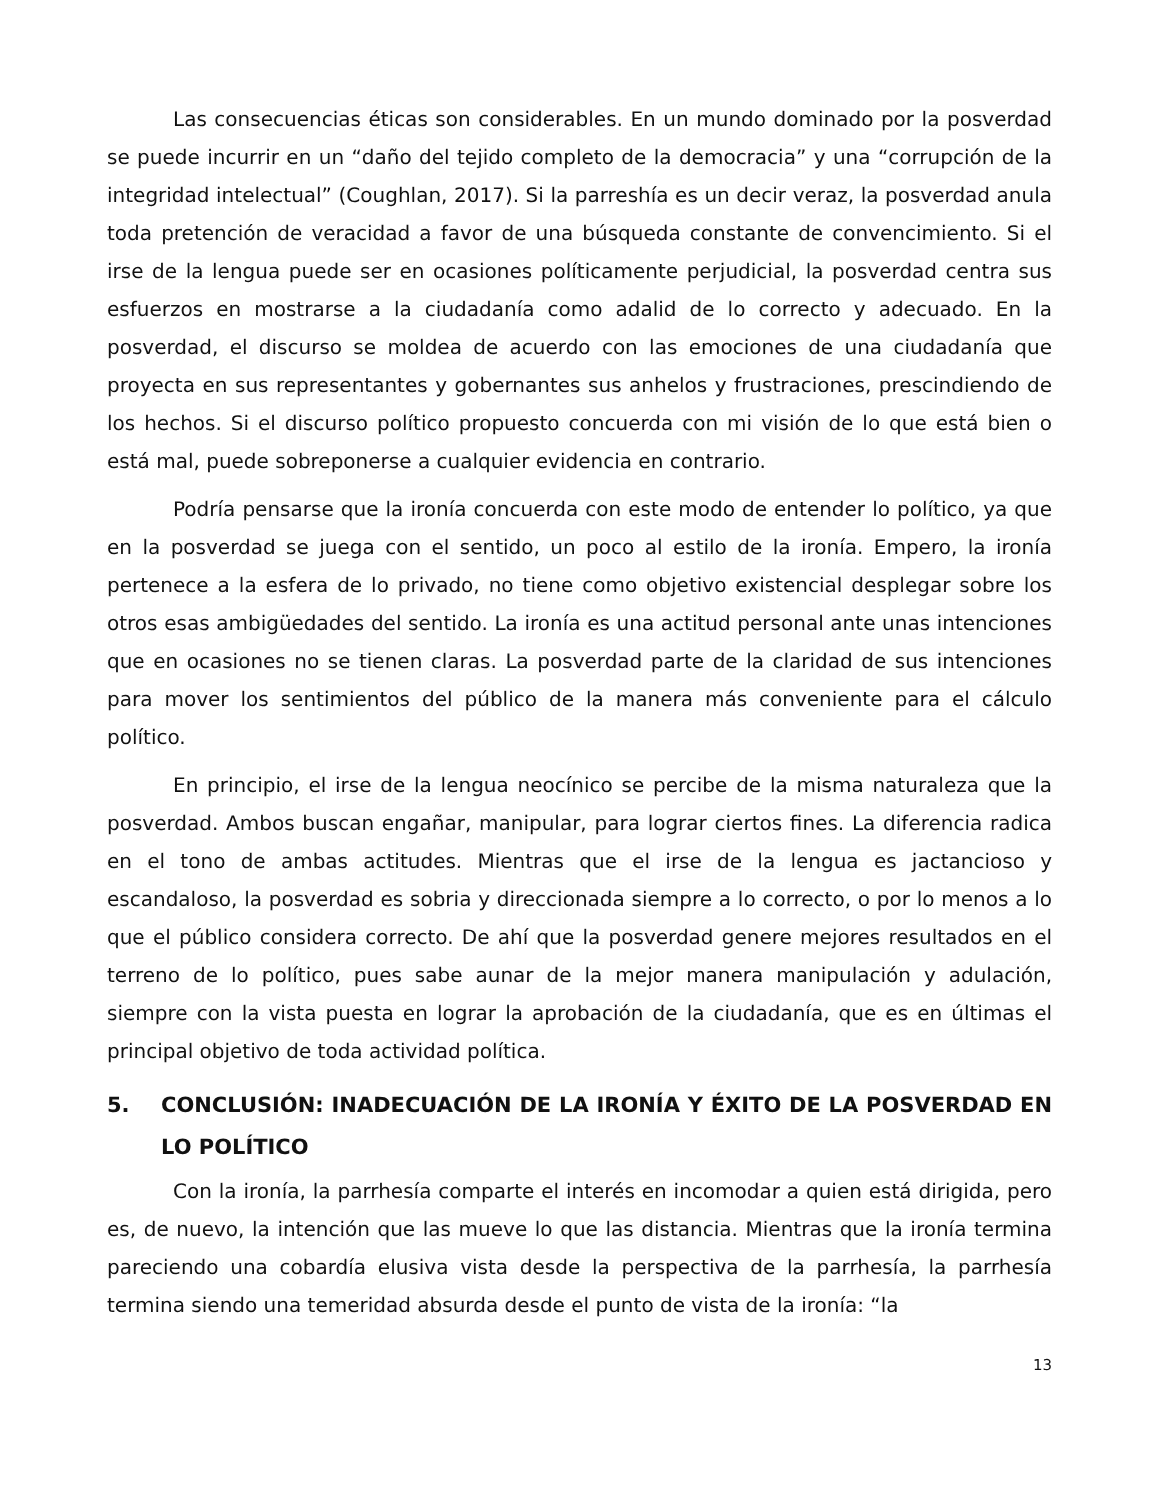Las consecuencias éticas son considerables. En un mundo dominado por la posverdad se puede incurrir en un “daño del tejido completo de la democracia” y una “corrupción de la integridad intelectual” (Coughlan, 2017). Si la parreshía es un decir veraz, la posverdad anula toda pretención de veracidad a favor de una búsqueda constante de convencimiento. Si el irse de la lengua puede ser en ocasiones políticamente perjudicial, la posverdad centra sus esfuerzos en mostrarse a la ciudadanía como adalid de lo correcto y adecuado. En la posverdad, el discurso se moldea de acuerdo con las emociones de una ciudadanía que proyecta en sus representantes y gobernantes sus anhelos y frustraciones, prescindiendo de los hechos. Si el discurso político propuesto concuerda con mi visión de lo que está bien o está mal, puede sobreponerse a cualquier evidencia en contrario.
Podría pensarse que la ironía concuerda con este modo de entender lo político, ya que en la posverdad se juega con el sentido, un poco al estilo de la ironía. Empero, la ironía pertenece a la esfera de lo privado, no tiene como objetivo existencial desplegar sobre los otros esas ambigüedades del sentido. La ironía es una actitud personal ante unas intenciones que en ocasiones no se tienen claras. La posverdad parte de la claridad de sus intenciones para mover los sentimientos del público de la manera más conveniente para el cálculo político.
En principio, el irse de la lengua neocínico se percibe de la misma naturaleza que la posverdad. Ambos buscan engañar, manipular, para lograr ciertos fines. La diferencia radica en el tono de ambas actitudes. Mientras que el irse de la lengua es jactancioso y escandaloso, la posverdad es sobria y direccionada siempre a lo correcto, o por lo menos a lo que el público considera correcto. De ahí que la posverdad genere mejores resultados en el terreno de lo político, pues sabe aunar de la mejor manera manipulación y adulación, siempre con la vista puesta en lograr la aprobación de la ciudadanía, que es en últimas el principal objetivo de toda actividad política.
5. CONCLUSIÓN: INADECUACIÓN DE LA IRONÍA Y ÉXITO DE LA POSVERDAD EN LO POLÍTICO
Con la ironía, la parrhesía comparte el interés en incomodar a quien está dirigida, pero es, de nuevo, la intención que las mueve lo que las distancia. Mientras que la ironía termina pareciendo una cobardía elusiva vista desde la perspectiva de la parrhesía, la parrhesía termina siendo una temeridad absurda desde el punto de vista de la ironía: “la
13